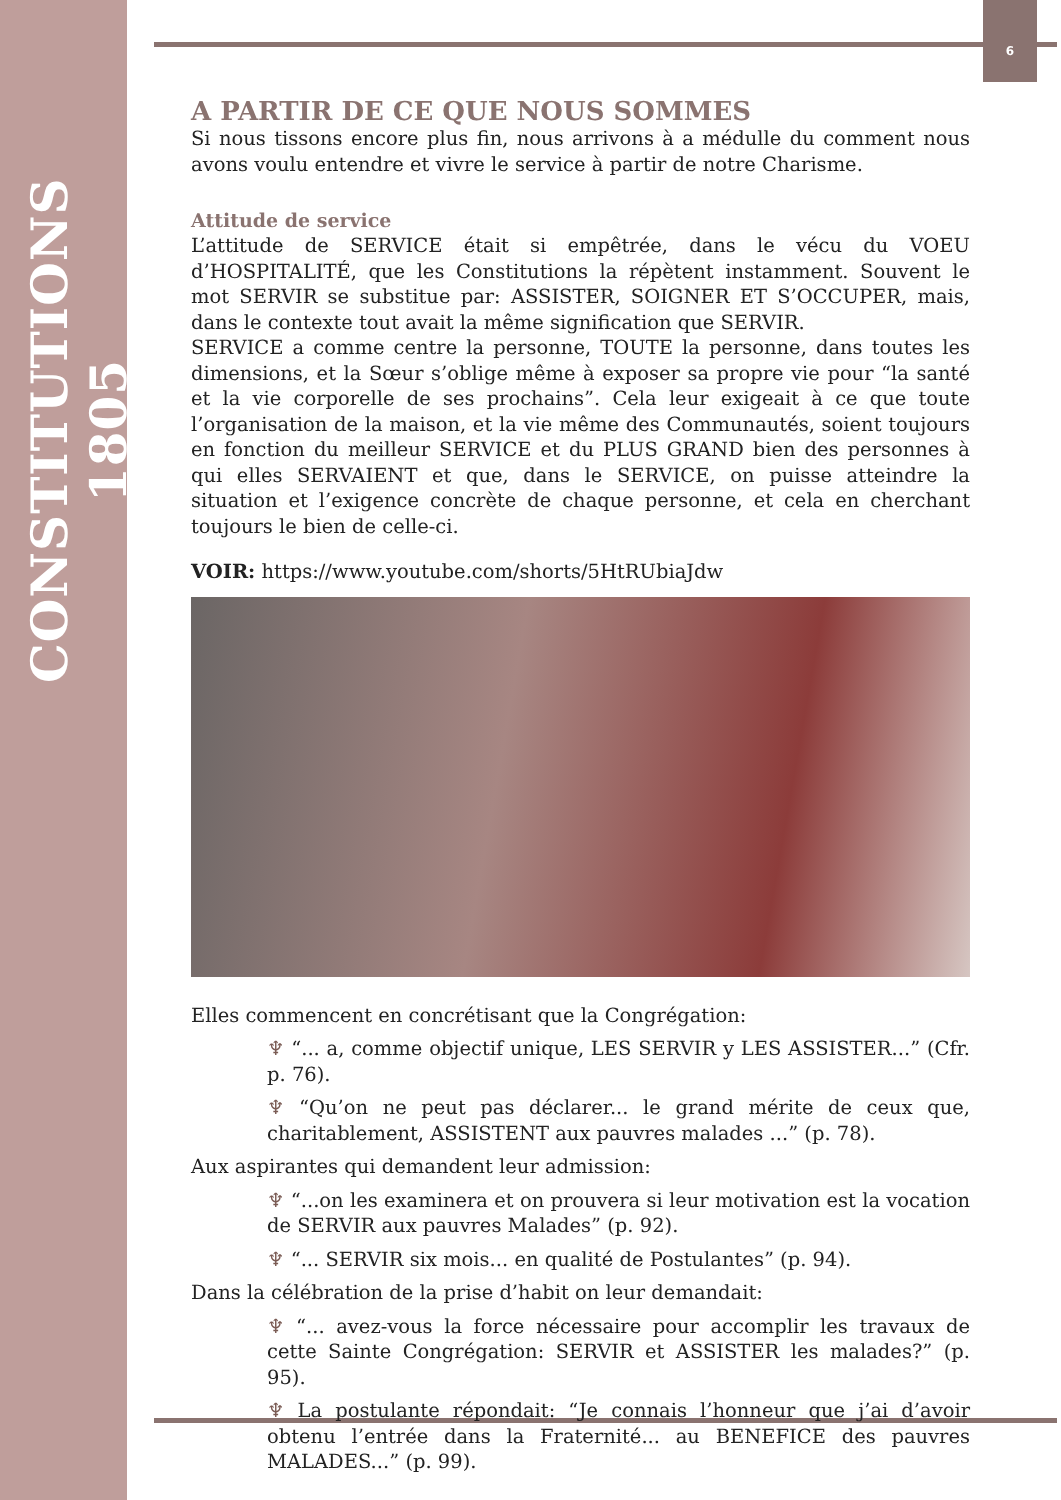CONSTITUTIONS 1805
6
A PARTIR DE CE QUE NOUS SOMMES
Si nous tissons encore plus fin, nous arrivons à a médulle du comment nous avons voulu entendre et vivre le service à partir de notre Charisme.
Attitude de service
L’attitude de SERVICE était si empêtrée, dans le vécu du VOEU d’HOSPITALITÉ, que les Constitutions la répètent instamment. Souvent le mot SERVIR se substitue par: ASSISTER, SOIGNER ET S’OCCUPER, mais, dans le contexte tout avait la même signification que SERVIR.
SERVICE a comme centre la personne, TOUTE la personne, dans toutes les dimensions, et la Sœur s’oblige même à exposer sa propre vie pour “la santé et la vie corporelle de ses prochains”. Cela leur exigeait à ce que toute l’organisation de la maison, et la vie même des Communautés, soient toujours en fonction du meilleur SERVICE et du PLUS GRAND bien des personnes à qui elles SERVAIENT et que, dans le SERVICE, on puisse atteindre la situation et l’exigence concrète de chaque personne, et cela en cherchant toujours le bien de celle-ci.
VOIR: https://www.youtube.com/shorts/5HtRUbiaJdw
Elles commencent en concrétisant que la Congrégation:
♆ “... a, comme objectif unique, LES SERVIR y LES ASSISTER...” (Cfr. p. 76).
♆ “Qu’on ne peut pas déclarer... le grand mérite de ceux que, charitablement, ASSISTENT aux pauvres malades ...” (p. 78).
Aux aspirantes qui demandent leur admission:
♆ “...on les examinera et on prouvera si leur motivation est la vocation de SERVIR aux pauvres Malades” (p. 92).
♆ “... SERVIR six mois... en qualité de Postulantes” (p. 94).
Dans la célébration de la prise d’habit on leur demandait:
♆ “... avez-vous la force nécessaire pour accomplir les travaux de cette Sainte Congrégation: SERVIR et ASSISTER les malades?” (p. 95).
♆ La postulante répondait: “Je connais l’honneur que j’ai d’avoir obtenu l’entrée dans la Fraternité... au BENEFICE des pauvres MALADES...” (p. 99).